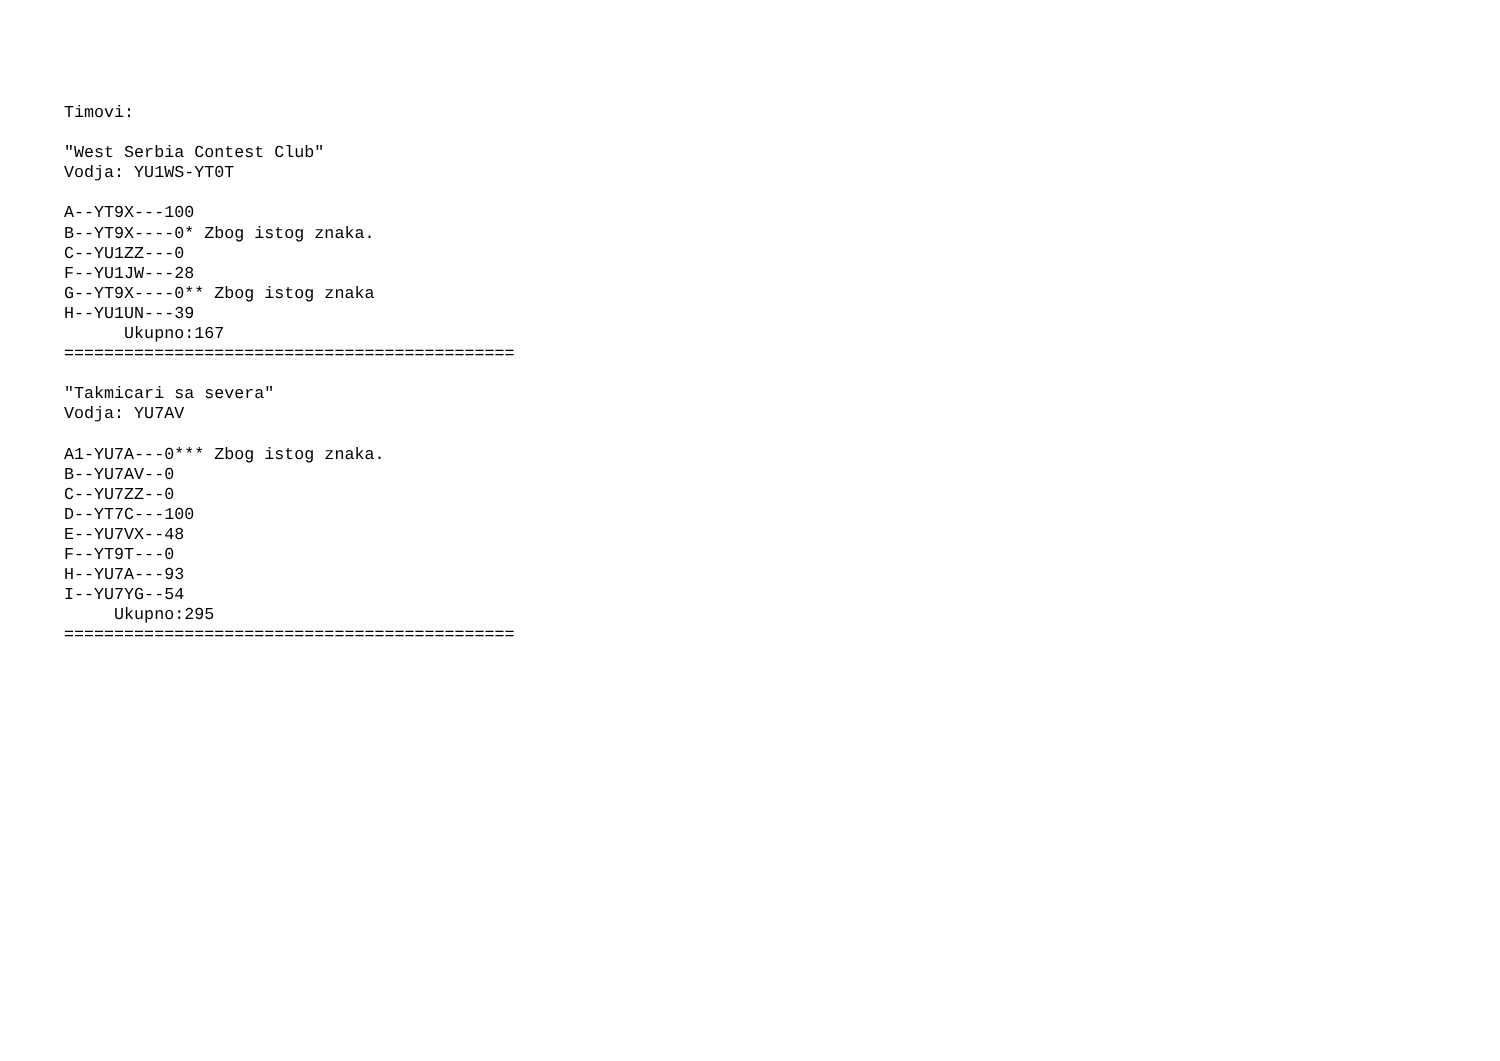Timovi:

"West Serbia Contest Club"
Vodja: YU1WS-YT0T

A--YT9X---100
B--YT9X----0* Zbog istog znaka.
C--YU1ZZ---0
F--YU1JW---28
G--YT9X----0** Zbog istog znaka
H--YU1UN---39
      Ukupno:167
=============================================

"Takmicari sa severa"
Vodja: YU7AV

A1-YU7A---0*** Zbog istog znaka.
B--YU7AV--0
C--YU7ZZ--0
D--YT7C---100
E--YU7VX--48
F--YT9T---0
H--YU7A---93
I--YU7YG--54
     Ukupno:295
=============================================